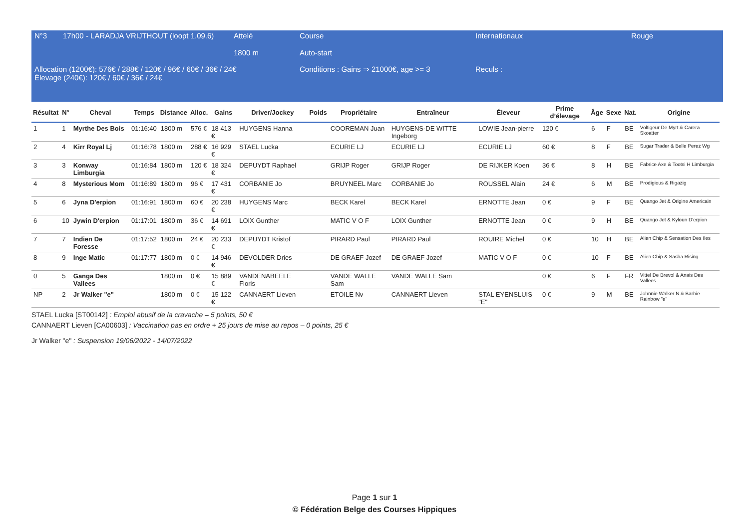| N°3 | 17h00 - LARADJA VRIJTHOUT (loopt 1.09.6) | Attelé 1800 m | Course Auto-start | Internationaux | Rouge |
| Allocation (1200€): 576€ / 288€ / 120€ / 96€ / 60€ / 36€ / 24€ Élevage (240€): 120€ / 60€ / 36€ / 24€ | | | Conditions : Gains ⇒ 21000€, age >= 3 | Reculs : | |
| Résultat | N° | Cheval | Temps | Distance | Alloc. | Gains | Driver/Jockey | Poids | Propriétaire | Entraîneur | Éleveur | Prime d’élevage | Âge | Sexe | Nat. | Origine |
| --- | --- | --- | --- | --- | --- | --- | --- | --- | --- | --- | --- | --- | --- | --- | --- | --- |
| 1 | 1 | Myrthe Des Bois | 01:16:40 | 1800 m | 576 € | 18 413 € | HUYGENS Hanna | | COOREMAN Juan | HUYGENS-DE WITTE Ingeborg | LOWIE Jean-pierre | 120 € | 6 | F | BE | Voltigeur De Myrt & Carera Skoatter |
| 2 | 4 | Kirr Royal Lj | 01:16:78 | 1800 m | 288 € | 16 929 € | STAEL Lucka | | ECURIE LJ | ECURIE LJ | ECURIE LJ | 60 € | 8 | F | BE | Sugar Trader & Belle Perez Wg |
| 3 | 3 | Konway Limburgia | 01:16:84 | 1800 m | 120 € | 18 324 € | DEPUYDT Raphael | | GRIJP Roger | GRIJP Roger | DE RIJKER Koen | 36 € | 8 | H | BE | Fabrice Axe & Tootsi H Limburgia |
| 4 | 8 | Mysterious Mom | 01:16:89 | 1800 m | 96 € | 17 431 € | CORBANIE Jo | | BRUYNEEL Marc | CORBANIE Jo | ROUSSEL Alain | 24 € | 6 | M | BE | Prodigious & Rigazig |
| 5 | 6 | Jyna D'erpion | 01:16:91 | 1800 m | 60 € | 20 238 € | HUYGENS Marc | | BECK Karel | BECK Karel | ERNOTTE Jean | 0 € | 9 | F | BE | Quango Jet & Origine Americain |
| 6 | 10 | Jywin D'erpion | 01:17:01 | 1800 m | 36 € | 14 691 € | LOIX Gunther | | MATIC V O F | LOIX Gunther | ERNOTTE Jean | 0 € | 9 | H | BE | Quango Jet & Kyloun D'erpion |
| 7 | 7 | Indien De Foresse | 01:17:52 | 1800 m | 24 € | 20 233 € | DEPUYDT Kristof | | PIRARD Paul | PIRARD Paul | ROUIRE Michel | 0 € | 10 | H | BE | Alien Chip & Sensation Des Iles |
| 8 | 9 | Inge Matic | 01:17:77 | 1800 m | 0 € | 14 946 € | DEVOLDER Dries | | DE GRAEF Jozef | DE GRAEF Jozef | MATIC V O F | 0 € | 10 | F | BE | Alien Chip & Sasha Rising |
| 0 | 5 | Ganga Des Vallees | | 1800 m | 0 € | 15 889 € | VANDENABEELE Floris | | VANDE WALLE Sam | VANDE WALLE Sam | | 0 € | 6 | F | FR | Vittel De Brevol & Anais Des Vallees |
| NP | 2 | Jr Walker "e" | | 1800 m | 0 € | 15 122 € | CANNAERT Lieven | | ETOILE Nv | CANNAERT Lieven | STAL EYENSLUIS "E" | 0 € | 9 | M | BE | Johnnie Walker N & Barbie Rainbow "e" |
STAEL Lucka [ST00142] : Emploi abusif de la cravache – 5 points, 50 €
CANNAERT Lieven [CA00603] : Vaccination pas en ordre + 25 jours de mise au repos – 0 points, 25 €
Jr Walker "e" : Suspension 19/06/2022 - 14/07/2022
Page 1 sur 1
© Fédération Belge des Courses Hippiques